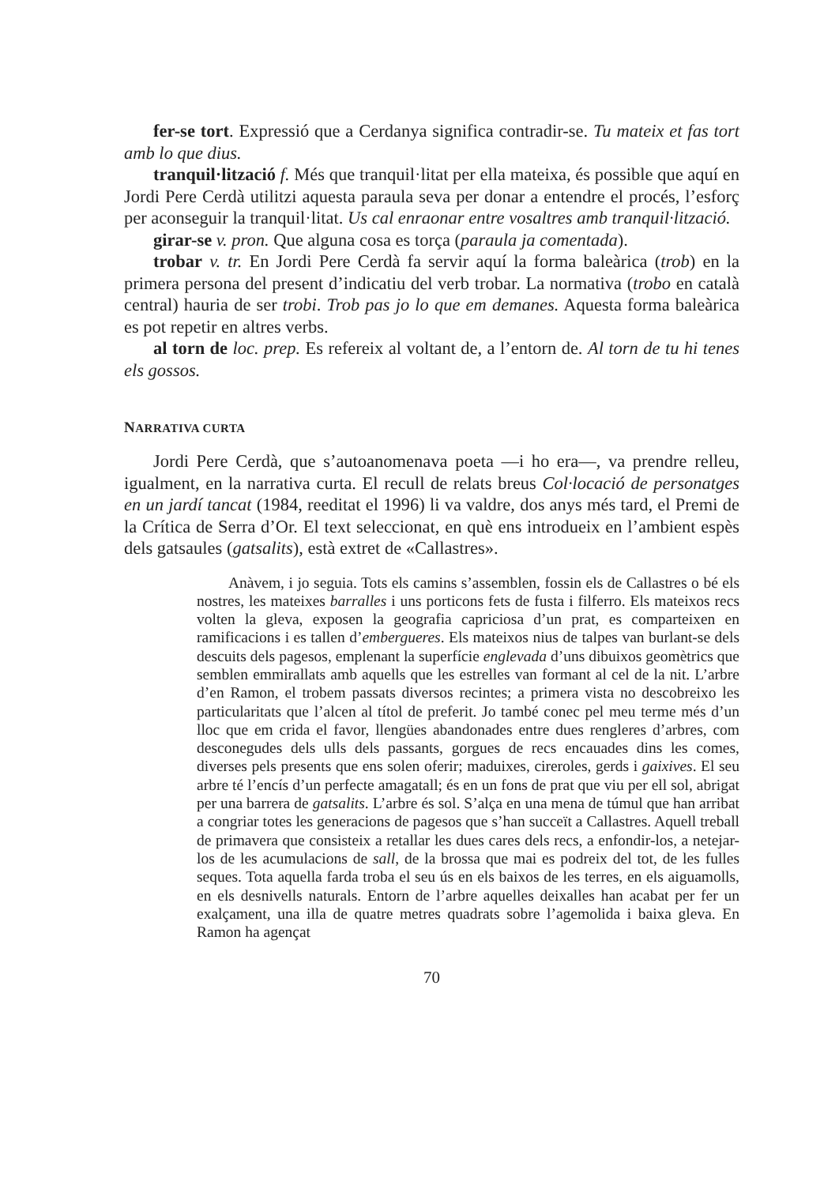fer-se tort. Expressió que a Cerdanya significa contradir-se. Tu mateix et fas tort amb lo que dius.
tranquil·lització f. Més que tranquil·litat per ella mateixa, és possible que aquí en Jordi Pere Cerdà utilitzi aquesta paraula seva per donar a entendre el procés, l’esforç per aconseguir la tranquil·litat. Us cal enraonar entre vosaltres amb tranquil·lització.
girar-se v. pron. Que alguna cosa es torça (paraula ja comentada).
trobar v. tr. En Jordi Pere Cerdà fa servir aquí la forma baleàrica (trob) en la primera persona del present d’indicatiu del verb trobar. La normativa (trobo en català central) hauria de ser trobi. Trob pas jo lo que em demanes. Aquesta forma baleàrica es pot repetir en altres verbs.
al torn de loc. prep. Es refereix al voltant de, a l’entorn de. Al torn de tu hi tenes els gossos.
NARRATIVA CURTA
Jordi Pere Cerdà, que s’autoanomenava poeta —i ho era—, va prendre relleu, igualment, en la narrativa curta. El recull de relats breus Col·locació de personatges en un jardí tancat (1984, reeditat el 1996) li va valdre, dos anys més tard, el Premi de la Crítica de Serra d’Or. El text seleccionat, en què ens introdueix en l’ambient espès dels gatsaules (gatsalits), està extret de «Callastres».
Anàvem, i jo seguia. Tots els camins s’assemblen, fossin els de Callastres o bé els nostres, les mateixes barralles i uns porticons fets de fusta i filferro. Els mateixos recs volten la gleva, exposen la geografia capriciosa d’un prat, es comparteixen en ramificacions i es tallen d’embergueres. Els mateixos nius de talpes van burlant-se dels descuits dels pagesos, emplenant la superfície englevada d’uns dibuixos geomètrics que semblen emmirallats amb aquells que les estrelles van formant al cel de la nit. L’arbre d’en Ramon, el trobem passats diversos recintes; a primera vista no descobreixo les particularitats que l’alcen al títol de preferit. Jo també conec pel meu terme més d’un lloc que em crida el favor, llengües abandonades entre dues rengleres d’arbres, com desconegudes dels ulls dels passants, gorgues de recs encauades dins les comes, diverses pels presents que ens solen oferir; maduixes, cireroles, gerds i gaixives. El seu arbre té l’encís d’un perfecte amagatall; és en un fons de prat que viu per ell sol, abrigat per una barrera de gatsalits. L’arbre és sol. S’alça en una mena de túmul que han arribat a congriar totes les generacions de pagesos que s’han succeït a Callastres. Aquell treball de primavera que consisteix a retallar les dues cares dels recs, a enfondir-los, a netejar-los de les acumulacions de sall, de la brossa que mai es podreix del tot, de les fulles seques. Tota aquella farda troba el seu ús en els baixos de les terres, en els aiguamolls, en els desnivells naturals. Entorn de l’arbre aquelles deixalles han acabat per fer un exalçament, una illa de quatre metres quadrats sobre l’agemolida i baixa gleva. En Ramon ha agençat
70